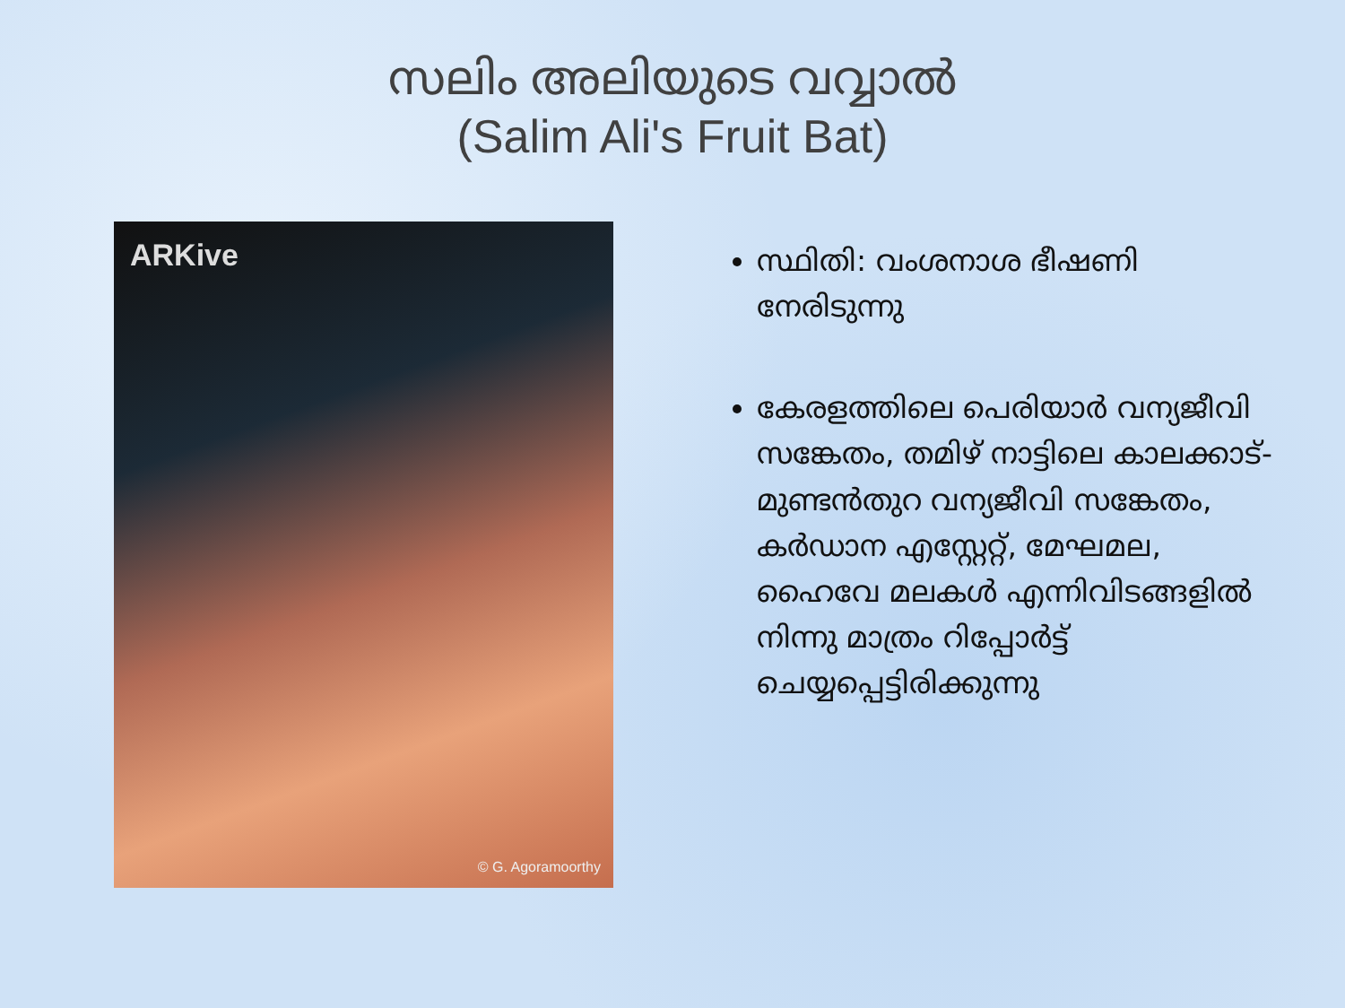സലിം അലിയുടെ വവ്വാൽ
(Salim Ali's Fruit Bat)
ARKive
© G. Agoramoorthy
സ്ഥിതി: വംശനാശ ഭീഷണി നേരിടുന്നു
കേരളത്തിലെ പെരിയാർ വന്യജീവി സങ്കേതം, തമിഴ് നാട്ടിലെ കാലക്കാട്-മുണ്ടൻതുറ വന്യജീവി സങ്കേതം, കർഡാന എസ്റ്റേറ്റ്, മേഘമല, ഹൈവേ മലകൾ എന്നിവിടങ്ങളിൽ നിന്നു മാത്രം റിപ്പോർട്ട് ചെയ്യപ്പെട്ടിരിക്കുന്നു